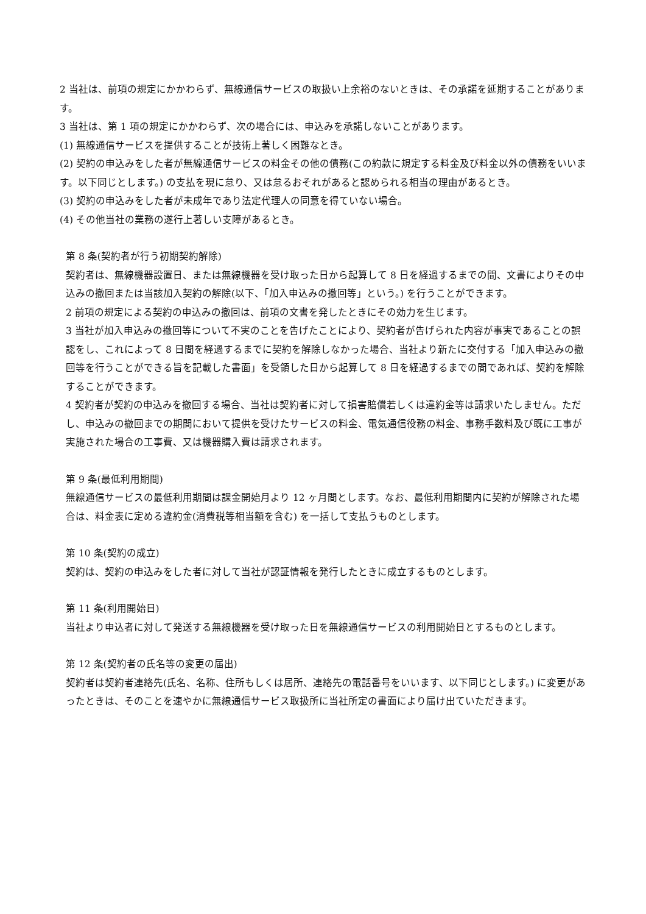2 当社は、前項の規定にかかわらず、無線通信サービスの取扱い上余裕のないときは、その承諾を延期することがあります。
3 当社は、第 1 項の規定にかかわらず、次の場合には、申込みを承諾しないことがあります。
(1) 無線通信サービスを提供することが技術上著しく困難なとき。
(2) 契約の申込みをした者が無線通信サービスの料金その他の債務(この約款に規定する料金及び料金以外の債務をいいます。以下同じとします。) の支払を現に怠り、又は怠るおそれがあると認められる相当の理由があるとき。
(3) 契約の申込みをした者が未成年であり法定代理人の同意を得ていない場合。
(4) その他当社の業務の遂行上著しい支障があるとき。
第 8 条(契約者が行う初期契約解除)
契約者は、無線機器設置日、または無線機器を受け取った日から起算して 8 日を経過するまでの間、文書によりその申込みの撤回または当該加入契約の解除(以下、「加入申込みの撤回等」という。) を行うことができます。
2 前項の規定による契約の申込みの撤回は、前項の文書を発したときにその効力を生じます。
3 当社が加入申込みの撤回等について不実のことを告げたことにより、契約者が告げられた内容が事実であることの誤認をし、これによって 8 日間を経過するまでに契約を解除しなかった場合、当社より新たに交付する「加入申込みの撤回等を行うことができる旨を記載した書面」を受領した日から起算して 8 日を経過するまでの間であれば、契約を解除することができます。
4 契約者が契約の申込みを撤回する場合、当社は契約者に対して損害賠償若しくは違約金等は請求いたしません。ただし、申込みの撤回までの期間において提供を受けたサービスの料金、電気通信役務の料金、事務手数料及び既に工事が実施された場合の工事費、又は機器購入費は請求されます。
第 9 条(最低利用期間)
無線通信サービスの最低利用期間は課金開始月より 12 ヶ月間とします。なお、最低利用期間内に契約が解除された場合は、料金表に定める違約金(消費税等相当額を含む) を一括して支払うものとします。
第 10 条(契約の成立)
契約は、契約の申込みをした者に対して当社が認証情報を発行したときに成立するものとします。
第 11 条(利用開始日)
当社より申込者に対して発送する無線機器を受け取った日を無線通信サービスの利用開始日とするものとします。
第 12 条(契約者の氏名等の変更の届出)
契約者は契約者連絡先(氏名、名称、住所もしくは居所、連絡先の電話番号をいいます、以下同じとします。) に変更があったときは、そのことを速やかに無線通信サービス取扱所に当社所定の書面により届け出ていただきます。